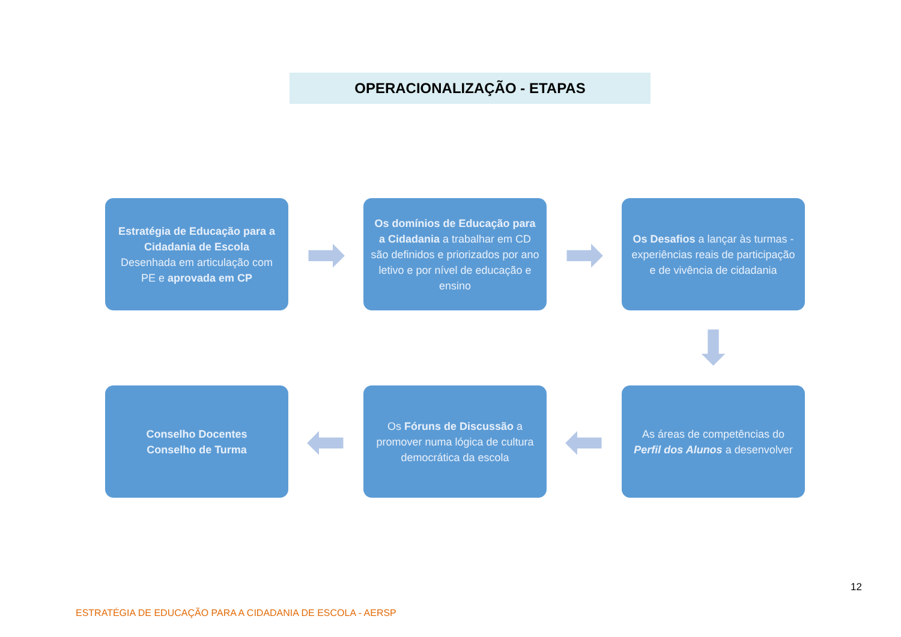OPERACIONALIZAÇÃO - ETAPAS
Estratégia de Educação para a Cidadania de Escola
Desenhada em articulação com PE e aprovada em CP
➡
Os domínios de Educação para a Cidadania a trabalhar em CD são definidos e priorizados por ano letivo e por nível de educação e ensino
➡
Os Desafios a lançar às turmas - experiências reais de participação e de vivência de cidadania
⬇
Conselho Docentes
Conselho de Turma
⬅
Os Fóruns de Discussão a promover numa lógica de cultura democrática da escola
⬅
As áreas de competências do Perfil dos Alunos a desenvolver
12
ESTRATÉGIA DE EDUCAÇÃO PARA A CIDADANIA DE ESCOLA - AERSP